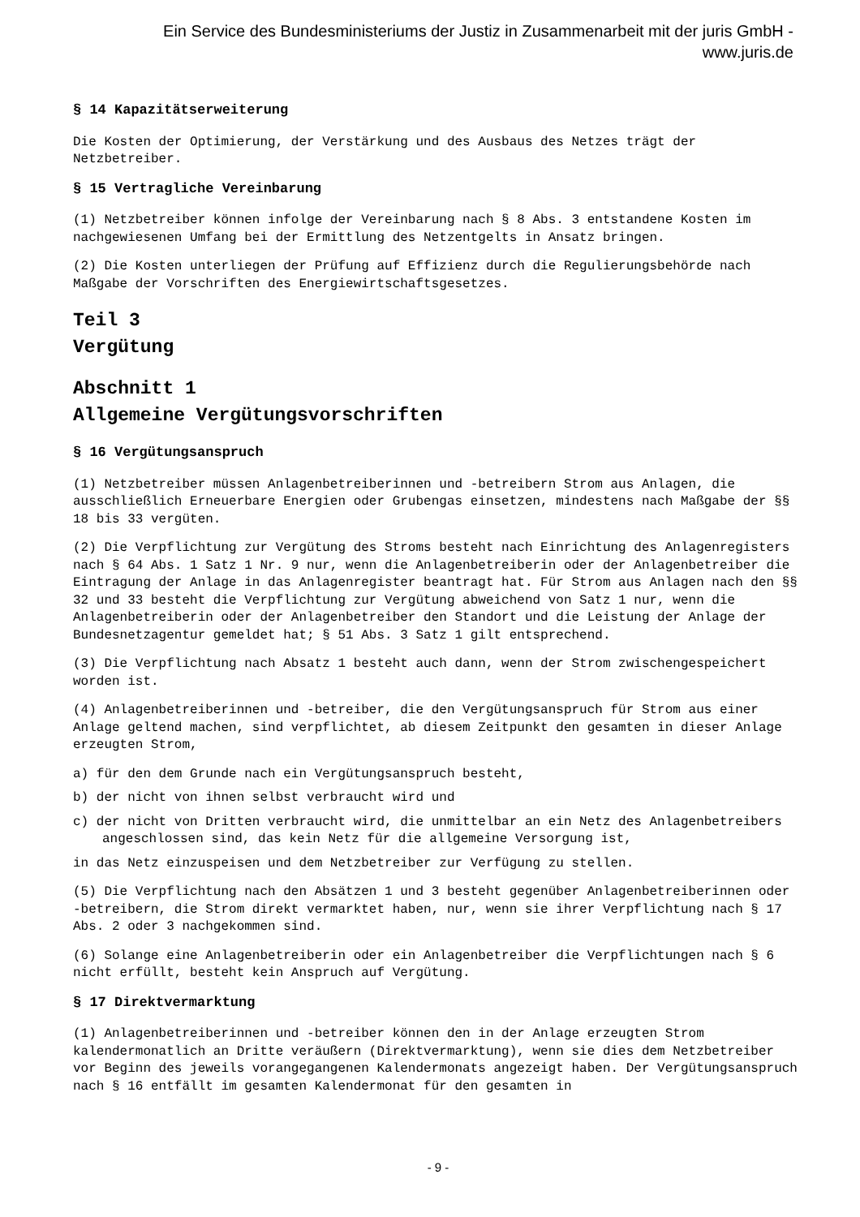Ein Service des Bundesministeriums der Justiz in Zusammenarbeit mit der juris GmbH -
www.juris.de
§ 14 Kapazitätserweiterung
Die Kosten der Optimierung, der Verstärkung und des Ausbaus des Netzes trägt der Netzbetreiber.
§ 15 Vertragliche Vereinbarung
(1) Netzbetreiber können infolge der Vereinbarung nach § 8 Abs. 3 entstandene Kosten im nachgewiesenen Umfang bei der Ermittlung des Netzentgelts in Ansatz bringen.
(2) Die Kosten unterliegen der Prüfung auf Effizienz durch die Regulierungsbehörde nach Maßgabe der Vorschriften des Energiewirtschaftsgesetzes.
Teil 3
Vergütung
Abschnitt 1
Allgemeine Vergütungsvorschriften
§ 16 Vergütungsanspruch
(1) Netzbetreiber müssen Anlagenbetreiberinnen und -betreibern Strom aus Anlagen, die ausschließlich Erneuerbare Energien oder Grubengas einsetzen, mindestens nach Maßgabe der §§ 18 bis 33 vergüten.
(2) Die Verpflichtung zur Vergütung des Stroms besteht nach Einrichtung des Anlagenregisters nach § 64 Abs. 1 Satz 1 Nr. 9 nur, wenn die Anlagenbetreiberin oder der Anlagenbetreiber die Eintragung der Anlage in das Anlagenregister beantragt hat. Für Strom aus Anlagen nach den §§ 32 und 33 besteht die Verpflichtung zur Vergütung abweichend von Satz 1 nur, wenn die Anlagenbetreiberin oder der Anlagenbetreiber den Standort und die Leistung der Anlage der Bundesnetzagentur gemeldet hat; § 51 Abs. 3 Satz 1 gilt entsprechend.
(3) Die Verpflichtung nach Absatz 1 besteht auch dann, wenn der Strom zwischengespeichert worden ist.
(4) Anlagenbetreiberinnen und -betreiber, die den Vergütungsanspruch für Strom aus einer Anlage geltend machen, sind verpflichtet, ab diesem Zeitpunkt den gesamten in dieser Anlage erzeugten Strom,
a) für den dem Grunde nach ein Vergütungsanspruch besteht,
b) der nicht von ihnen selbst verbraucht wird und
c) der nicht von Dritten verbraucht wird, die unmittelbar an ein Netz des Anlagenbetreibers angeschlossen sind, das kein Netz für die allgemeine Versorgung ist,
in das Netz einzuspeisen und dem Netzbetreiber zur Verfügung zu stellen.
(5) Die Verpflichtung nach den Absätzen 1 und 3 besteht gegenüber Anlagenbetreiberinnen oder -betreibern, die Strom direkt vermarktet haben, nur, wenn sie ihrer Verpflichtung nach § 17 Abs. 2 oder 3 nachgekommen sind.
(6) Solange eine Anlagenbetreiberin oder ein Anlagenbetreiber die Verpflichtungen nach § 6 nicht erfüllt, besteht kein Anspruch auf Vergütung.
§ 17 Direktvermarktung
(1) Anlagenbetreiberinnen und -betreiber können den in der Anlage erzeugten Strom kalendermonatlich an Dritte veräußern (Direktvermarktung), wenn sie dies dem Netzbetreiber vor Beginn des jeweils vorangegangenen Kalendermonats angezeigt haben. Der Vergütungsanspruch nach § 16 entfällt im gesamten Kalendermonat für den gesamten in
- 9 -